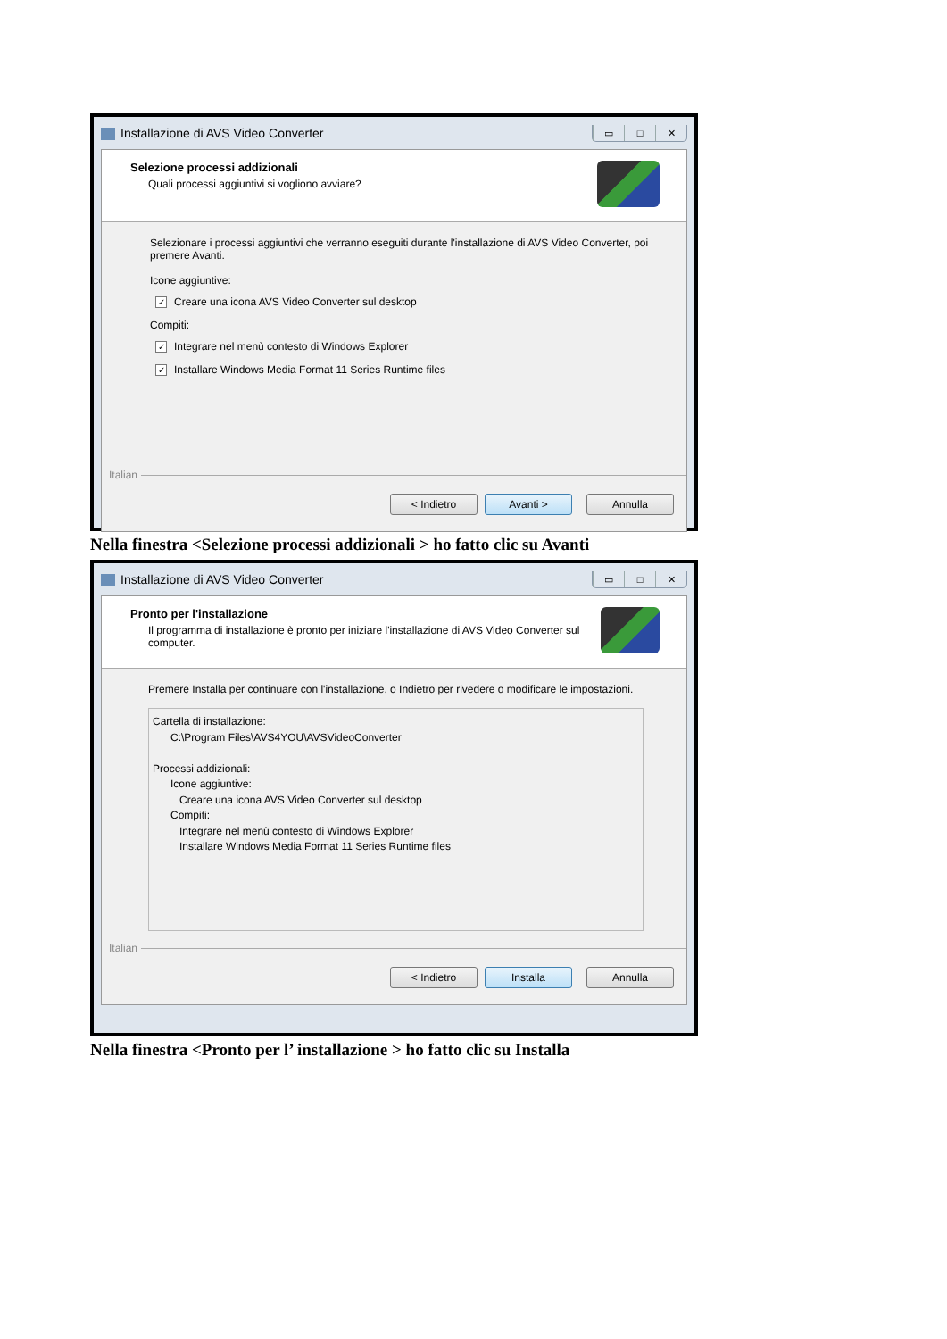Installazione di AVS Video Converter
▭ □ ✕
Selezione processi addizionali
Quali processi aggiuntivi si vogliono avviare?
Selezionare i processi aggiuntivi che verranno eseguiti durante l'installazione di AVS Video Converter, poi premere Avanti.
Icone aggiuntive:
✓ Creare una icona AVS Video Converter sul desktop
Compiti:
✓ Integrare nel menù contesto di Windows Explorer
✓ Installare Windows Media Format 11 Series Runtime files
Italian
< Indietro Avanti > Annulla
Nella finestra <Selezione processi addizionali > ho fatto clic su Avanti
Installazione di AVS Video Converter
▭ □ ✕
Pronto per l'installazione
Il programma di installazione è pronto per iniziare l'installazione di AVS Video Converter sul computer.
Premere Installa per continuare con l'installazione, o Indietro per rivedere o modificare le impostazioni.
Cartella di installazione:
C:\Program Files\AVS4YOU\AVSVideoConverter
Processi addizionali:
Icone aggiuntive:
Creare una icona AVS Video Converter sul desktop
Compiti:
Integrare nel menù contesto di Windows Explorer
Installare Windows Media Format 11 Series Runtime files
Italian
< Indietro Installa Annulla
Nella finestra <Pronto per l’ installazione > ho fatto clic su Installa